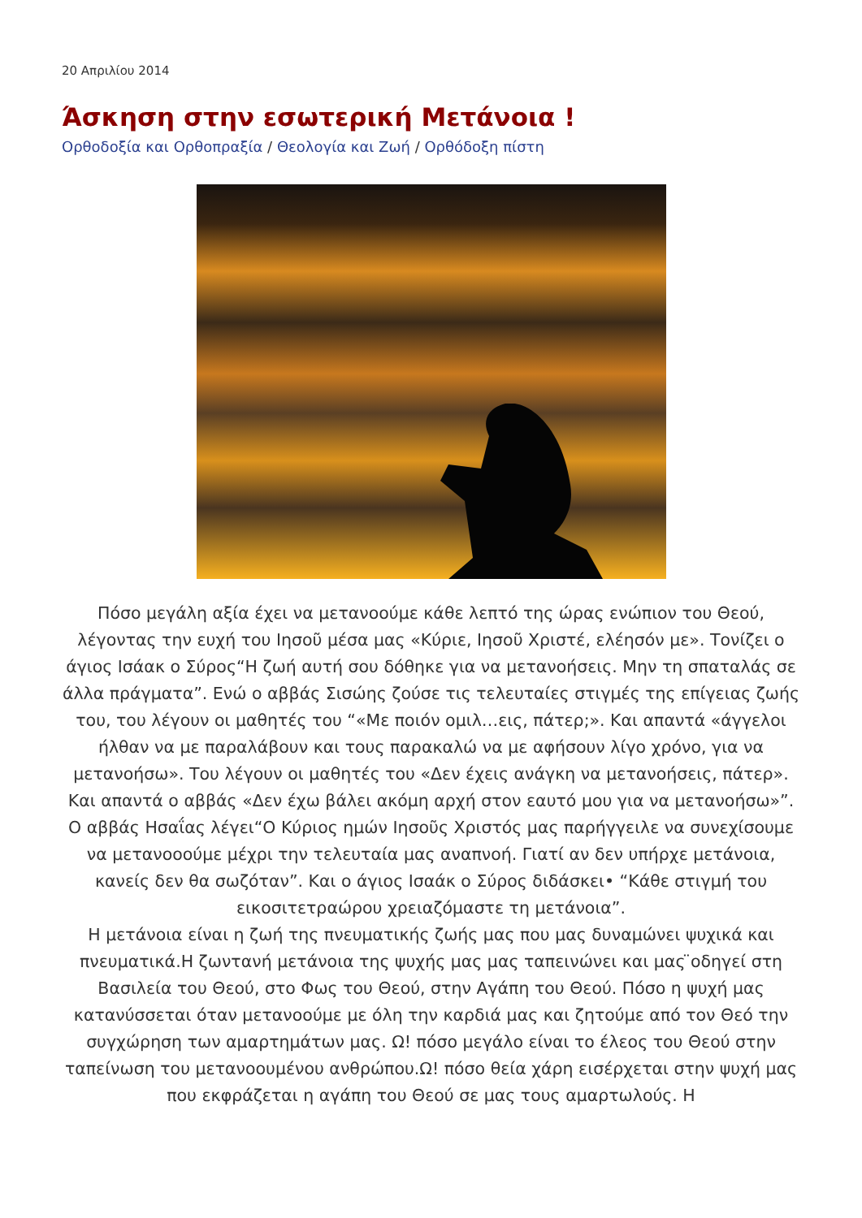20 Απριλίου 2014
Άσκηση στην εσωτερική Μετάνοια !
Ορθοδοξία και Ορθοπραξία / Θεολογία και Ζωή / Ορθόδοξη πίστη
Πόσο μεγάλη αξία έχει να μετανοούμε κάθε λεπτό της ώρας ενώπιον του Θεού, λέγοντας την ευχή του Ιησοῦ μέσα μας «Κύριε, Ιησοῦ Χριστέ, ελέησόν με». Τονίζει ο άγιος Ισάακ ο Σύρος“Η ζωή αυτή σου δόθηκε για να μετανοήσεις. Μην τη σπαταλάς σε άλλα πράγματα”. Ενώ ο αββάς Σισώης ζούσε τις τελευταίες στιγμές της επίγειας ζωής του, του λέγουν οι μαθητές του “«Με ποιόν ομιλ…εις, πάτερ;». Και απαντά «άγγελοι ήλθαν να με παραλάβουν και τους παρακαλώ να με αφήσουν λίγο χρόνο, για να μετανοήσω». Του λέγουν οι μαθητές του «Δεν έχεις ανάγκη να μετανοήσεις, πάτερ». Και απαντά ο αββάς «Δεν έχω βάλει ακόμη αρχή στον εαυτό μου για να μετανοήσω»”. Ο αββάς Ησαΐας λέγει“Ο Κύριος ημών Ιησοῦς Χριστός μας παρήγγειλε να συνεχίσουμε να μετανοοούμε μέχρι την τελευταία μας αναπνοή. Γιατί αν δεν υπήρχε μετάνοια, κανείς δεν θα σωζόταν”. Και ο άγιος Ισαάκ ο Σύρος διδάσκει• “Κάθε στιγμή του εικοσιτετραώρου χρειαζόμαστε τη μετάνοια”.
Η μετάνοια είναι η ζωή της πνευματικής ζωής μας που μας δυναμώνει ψυχικά και πνευματικά.Η ζωντανή μετάνοια της ψυχής μας μας ταπεινώνει και μας ̈οδηγεί στη Βασιλεία του Θεού, στο Φως του Θεού, στην Αγάπη του Θεού. Πόσο η ψυχή μας κατανύσσεται όταν μετανοούμε με όλη την καρδιά μας και ζητούμε από τον Θεό την συγχώρηση των αμαρτημάτων μας. Ω! πόσο μεγάλο είναι το έλεος του Θεού στην ταπείνωση του μετανοουμένου ανθρώπου.Ω! πόσο θεία χάρη εισέρχεται στην ψυχή μας που εκφράζεται η αγάπη του Θεού σε μας τους αμαρτωλούς. Η